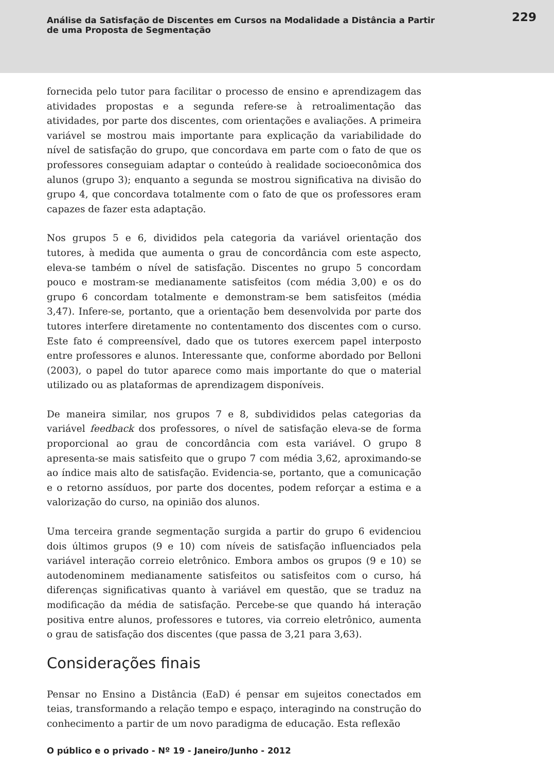Análise da Satisfação de Discentes em Cursos na Modalidade a Distância a Partir de uma Proposta de Segmentação
229
fornecida pelo tutor para facilitar o processo de ensino e aprendizagem das atividades propostas e a segunda refere-se à retroalimentação das atividades, por parte dos discentes, com orientações e avaliações. A primeira variável se mostrou mais importante para explicação da variabilidade do nível de satisfação do grupo, que concordava em parte com o fato de que os professores conseguiam adaptar o conteúdo à realidade socioeconômica dos alunos (grupo 3); enquanto a segunda se mostrou significativa na divisão do grupo 4, que concordava totalmente com o fato de que os professores eram capazes de fazer esta adaptação.
Nos grupos 5 e 6, divididos pela categoria da variável orientação dos tutores, à medida que aumenta o grau de concordância com este aspecto, eleva-se também o nível de satisfação. Discentes no grupo 5 concordam pouco e mostram-se medianamente satisfeitos (com média 3,00) e os do grupo 6 concordam totalmente e demonstram-se bem satisfeitos (média 3,47). Infere-se, portanto, que a orientação bem desenvolvida por parte dos tutores interfere diretamente no contentamento dos discentes com o curso. Este fato é compreensível, dado que os tutores exercem papel interposto entre professores e alunos. Interessante que, conforme abordado por Belloni (2003), o papel do tutor aparece como mais importante do que o material utilizado ou as plataformas de aprendizagem disponíveis.
De maneira similar, nos grupos 7 e 8, subdivididos pelas categorias da variável feedback dos professores, o nível de satisfação eleva-se de forma proporcional ao grau de concordância com esta variável. O grupo 8 apresenta-se mais satisfeito que o grupo 7 com média 3,62, aproximando-se ao índice mais alto de satisfação. Evidencia-se, portanto, que a comunicação e o retorno assíduos, por parte dos docentes, podem reforçar a estima e a valorização do curso, na opinião dos alunos.
Uma terceira grande segmentação surgida a partir do grupo 6 evidenciou dois últimos grupos (9 e 10) com níveis de satisfação influenciados pela variável interação correio eletrônico. Embora ambos os grupos (9 e 10) se autodenominem medianamente satisfeitos ou satisfeitos com o curso, há diferenças significativas quanto à variável em questão, que se traduz na modificação da média de satisfação. Percebe-se que quando há interação positiva entre alunos, professores e tutores, via correio eletrônico, aumenta o grau de satisfação dos discentes (que passa de 3,21 para 3,63).
Considerações finais
Pensar no Ensino a Distância (EaD) é pensar em sujeitos conectados em teias, transformando a relação tempo e espaço, interagindo na construção do conhecimento a partir de um novo paradigma de educação. Esta reflexão
O público e o privado - Nº 19 - Janeiro/Junho - 2012